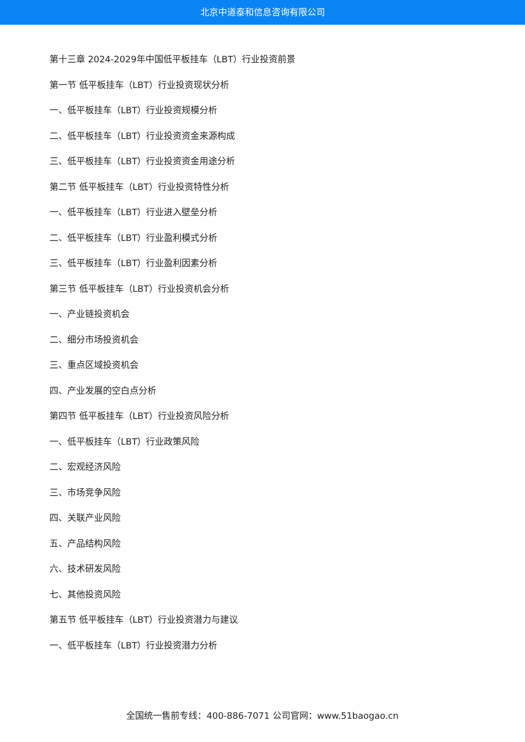北京中道泰和信息咨询有限公司
第十三章 2024-2029年中国低平板挂车（LBT）行业投资前景
第一节 低平板挂车（LBT）行业投资现状分析
一、低平板挂车（LBT）行业投资规模分析
二、低平板挂车（LBT）行业投资资金来源构成
三、低平板挂车（LBT）行业投资资金用途分析
第二节 低平板挂车（LBT）行业投资特性分析
一、低平板挂车（LBT）行业进入壁垒分析
二、低平板挂车（LBT）行业盈利模式分析
三、低平板挂车（LBT）行业盈利因素分析
第三节 低平板挂车（LBT）行业投资机会分析
一、产业链投资机会
二、细分市场投资机会
三、重点区域投资机会
四、产业发展的空白点分析
第四节 低平板挂车（LBT）行业投资风险分析
一、低平板挂车（LBT）行业政策风险
二、宏观经济风险
三、市场竞争风险
四、关联产业风险
五、产品结构风险
六、技术研发风险
七、其他投资风险
第五节 低平板挂车（LBT）行业投资潜力与建议
一、低平板挂车（LBT）行业投资潜力分析
全国统一售前专线：400-886-7071 公司官网：www.51baogao.cn